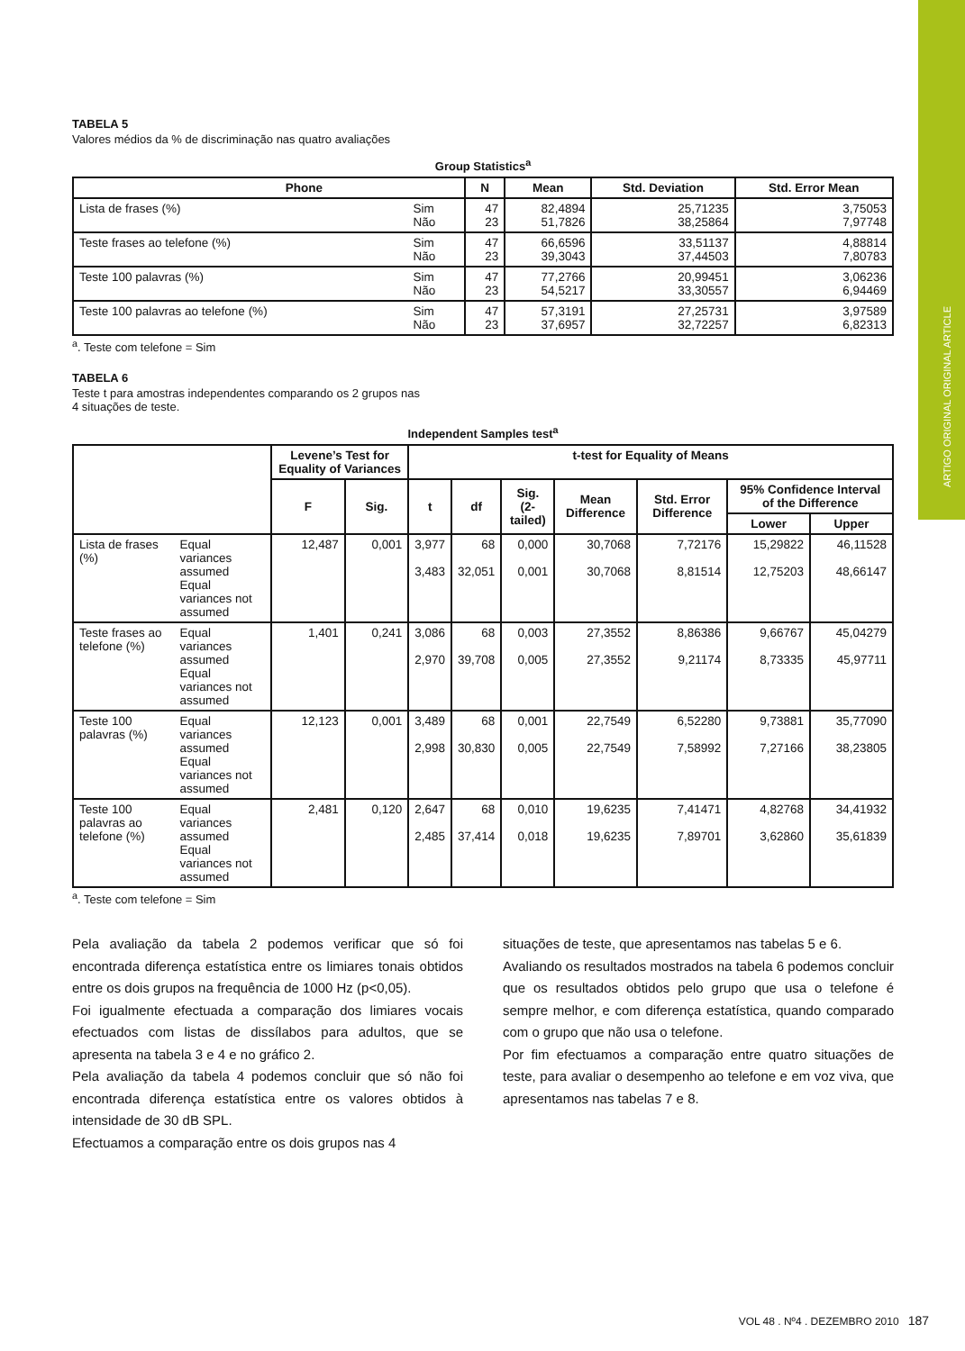ARTIGO ORIGINAL ORIGINAL ARTICLE
TABELA 5
Valores médios da % de discriminação nas quatro avaliações
Group Statistics<sup>a</sup>
| Phone | | N | Mean | Std. Deviation | Std. Error Mean |
| --- | --- | --- | --- | --- | --- |
| Lista de frases (%) | Sim Não | 47 23 | 82,4894 51,7826 | 25,71235 38,25864 | 3,75053 7,97748 |
| Teste frases ao telefone (%) | Sim Não | 47 23 | 66,6596 39,3043 | 33,51137 37,44503 | 4,88814 7,80783 |
| Teste 100 palavras (%) | Sim Não | 47 23 | 77,2766 54,5217 | 20,99451 33,30557 | 3,06236 6,94469 |
| Teste 100 palavras ao telefone (%) | Sim Não | 47 23 | 57,3191 37,6957 | 27,25731 32,72257 | 3,97589 6,82313 |
<sup>a</sup>. Teste com telefone = Sim
TABELA 6
Teste t para amostras independentes comparando os 2 grupos nas
4 situações de teste.
Independent Samples test<sup>a</sup>
| | | Levene’s Test for Equality of Variances | | t-test for Equality of Means | | | | | | |
| --- | --- | --- | --- | --- | --- | --- | --- | --- | --- | --- |
| | | F | Sig. | t | df | Sig. (2-tailed) | Mean Difference | Std. Error Difference | 95% Confidence Interval of the Difference | |
| | | | | | | | | | Lower | Upper |
| Lista de frases (%) | Equal variances assumed Equal variances not assumed | 12,487 | 0,001 | 3,977 3,483 | 68 32,051 | 0,000 0,001 | 30,7068 30,7068 | 7,72176 8,81514 | 15,29822 12,75203 | 46,11528 48,66147 |
| Teste frases ao telefone (%) | Equal variances assumed Equal variances not assumed | 1,401 | 0,241 | 3,086 2,970 | 68 39,708 | 0,003 0,005 | 27,3552 27,3552 | 8,86386 9,21174 | 9,66767 8,73335 | 45,04279 45,97711 |
| Teste 100 palavras (%) | Equal variances assumed Equal variances not assumed | 12,123 | 0,001 | 3,489 2,998 | 68 30,830 | 0,001 0,005 | 22,7549 22,7549 | 6,52280 7,58992 | 9,73881 7,27166 | 35,77090 38,23805 |
| Teste 100 palavras ao telefone (%) | Equal variances assumed Equal variances not assumed | 2,481 | 0,120 | 2,647 2,485 | 68 37,414 | 0,010 0,018 | 19,6235 19,6235 | 7,41471 7,89701 | 4,82768 3,62860 | 34,41932 35,61839 |
<sup>a</sup>. Teste com telefone = Sim
Pela avaliação da tabela 2 podemos verificar que só foi encontrada diferença estatística entre os limiares tonais obtidos entre os dois grupos na frequência de 1000 Hz (p<0,05).
Foi igualmente efectuada a comparação dos limiares vocais efectuados com listas de dissílabos para adultos, que se apresenta na tabela 3 e 4 e no gráfico 2.
Pela avaliação da tabela 4 podemos concluir que só não foi encontrada diferença estatística entre os valores obtidos à intensidade de 30 dB SPL.
Efectuamos a comparação entre os dois grupos nas 4
situações de teste, que apresentamos nas tabelas 5 e 6.
Avaliando os resultados mostrados na tabela 6 podemos concluir que os resultados obtidos pelo grupo que usa o telefone é sempre melhor, e com diferença estatística, quando comparado com o grupo que não usa o telefone.
Por fim efectuamos a comparação entre quatro situações de teste, para avaliar o desempenho ao telefone e em voz viva, que apresentamos nas tabelas 7 e 8.
VOL 48 . Nº4 . DEZEMBRO 2010 187